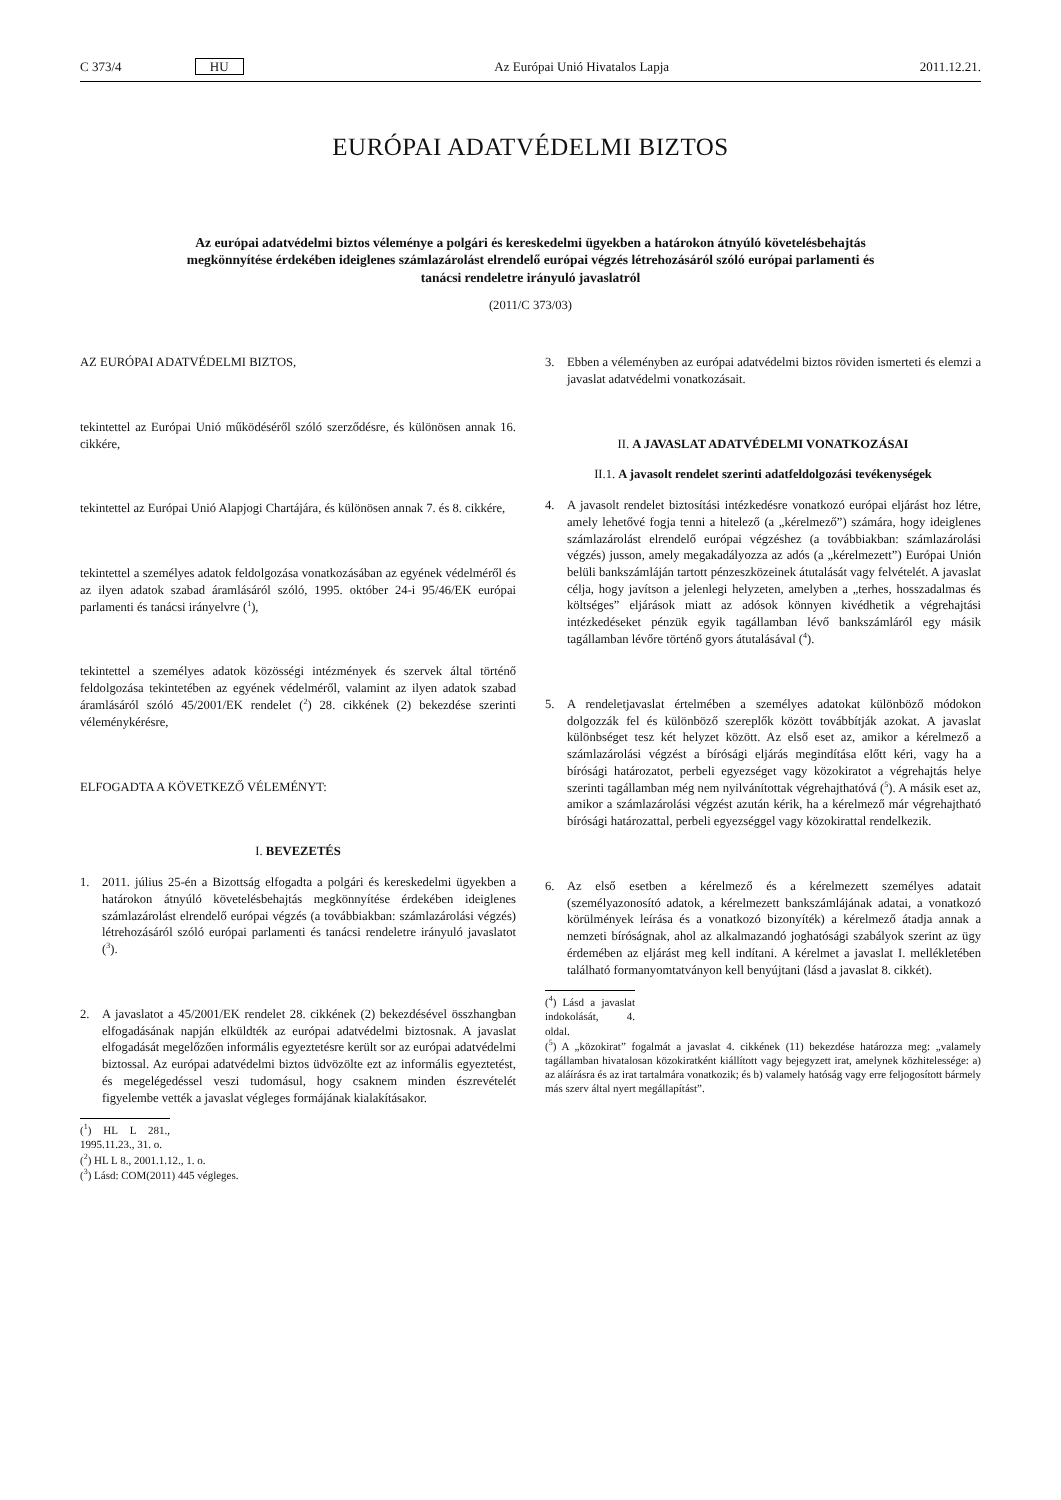C 373/4 HU Az Európai Unió Hivatalos Lapja 2011.12.21.
EURÓPAI ADATVÉDELMI BIZTOS
Az európai adatvédelmi biztos véleménye a polgári és kereskedelmi ügyekben a határokon átnyúló követelésbehajtás megkönnyítése érdekében ideiglenes számlazárolást elrendelő európai végzés létrehozásáról szóló európai parlamenti és tanácsi rendeletre irányuló javaslatról
(2011/C 373/03)
AZ EURÓPAI ADATVÉDELMI BIZTOS,
tekintettel az Európai Unió működéséről szóló szerződésre, és különösen annak 16. cikkére,
tekintettel az Európai Unió Alapjogi Chartájára, és különösen annak 7. és 8. cikkére,
tekintettel a személyes adatok feldolgozása vonatkozásában az egyének védelméről és az ilyen adatok szabad áramlásáról szóló, 1995. október 24-i 95/46/EK európai parlamenti és tanácsi irányelvre (<sup>1</sup>),
tekintettel a személyes adatok közösségi intézmények és szervek által történő feldolgozása tekintetében az egyének védelméről, valamint az ilyen adatok szabad áramlásáról szóló 45/2001/EK rendelet (<sup>2</sup>) 28. cikkének (2) bekezdése szerinti véleménykérésre,
ELFOGADTA A KÖVETKEZŐ VÉLEMÉNYT:
I. BEVEZETÉS
1. 2011. július 25-én a Bizottság elfogadta a polgári és kereskedelmi ügyekben a határokon átnyúló követelésbehajtás megkönnyítése érdekében ideiglenes számlazárolást elrendelő európai végzés (a továbbiakban: számlazárolási végzés) létrehozásáról szóló európai parlamenti és tanácsi rendeletre irányuló javaslatot (<sup>3</sup>).
2. A javaslatot a 45/2001/EK rendelet 28. cikkének (2) bekezdésével összhangban elfogadásának napján elküldték az európai adatvédelmi biztosnak. A javaslat elfogadását megelőzően informális egyeztetésre került sor az európai adatvédelmi biztossal. Az európai adatvédelmi biztos üdvözölte ezt az informális egyeztetést, és megelégedéssel veszi tudomásul, hogy csaknem minden észrevételét figyelembe vették a javaslat végleges formájának kialakításakor.
(<sup>1</sup>) HL L 281., 1995.11.23., 31. o.
(<sup>2</sup>) HL L 8., 2001.1.12., 1. o.
(<sup>3</sup>) Lásd: COM(2011) 445 végleges.
3. Ebben a véleményben az európai adatvédelmi biztos röviden ismerteti és elemzi a javaslat adatvédelmi vonatkozásait.
II. A JAVASLAT ADATVÉDELMI VONATKOZÁSAI
II.1. A javasolt rendelet szerinti adatfeldolgozási tevékenységek
4. A javasolt rendelet biztosítási intézkedésre vonatkozó európai eljárást hoz létre, amely lehetővé fogja tenni a hitelező (a „kérelmező”) számára, hogy ideiglenes számlazárolást elrendelő európai végzéshez (a továbbiakban: számlazárolási végzés) jusson, amely megakadályozza az adós (a „kérelmezett”) Európai Unión belüli bankszámláján tartott pénzeszközeinek átutalását vagy felvételét. A javaslat célja, hogy javítson a jelenlegi helyzeten, amelyben a „terhes, hosszadalmas és költséges” eljárások miatt az adósok könnyen kivédhetik a végrehajtási intézkedéseket pénzük egyik tagállamban lévő bankszámláról egy másik tagállamban lévőre történő gyors átutalásával (<sup>4</sup>).
5. A rendeletjavaslat értelmében a személyes adatokat különböző módokon dolgozzák fel és különböző szereplők között továbbítják azokat. A javaslat különbséget tesz két helyzet között. Az első eset az, amikor a kérelmező a számlazárolási végzést a bírósági eljárás megindítása előtt kéri, vagy ha a bírósági határozatot, perbeli egyezséget vagy közokiratot a végrehajtás helye szerinti tagállamban még nem nyilvánítottak végrehajthatóvá (<sup>5</sup>). A másik eset az, amikor a számlazárolási végzést azután kérik, ha a kérelmező már végrehajtható bírósági határozattal, perbeli egyezséggel vagy közokirattal rendelkezik.
6. Az első esetben a kérelmező és a kérelmezett személyes adatait (személyazonosító adatok, a kérelmezett bankszámlájának adatai, a vonatkozó körülmények leírása és a vonatkozó bizonyíték) a kérelmező átadja annak a nemzeti bíróságnak, ahol az alkalmazandó joghatósági szabályok szerint az ügy érdemében az eljárást meg kell indítani. A kérelmet a javaslat I. mellékletében található formanyomtatványon kell benyújtani (lásd a javaslat 8. cikkét).
(<sup>4</sup>) Lásd a javaslat indokolását, 4. oldal.
(<sup>5</sup>) A „közokirat” fogalmát a javaslat 4. cikkének (11) bekezdése határozza meg: „valamely tagállamban hivatalosan közokiratként kiállított vagy bejegyzett irat, amelynek közhitelessége: a) az aláírásra és az irat tartalmára vonatkozik; és b) valamely hatóság vagy erre feljogosított bármely más szerv által nyert megállapítást”.